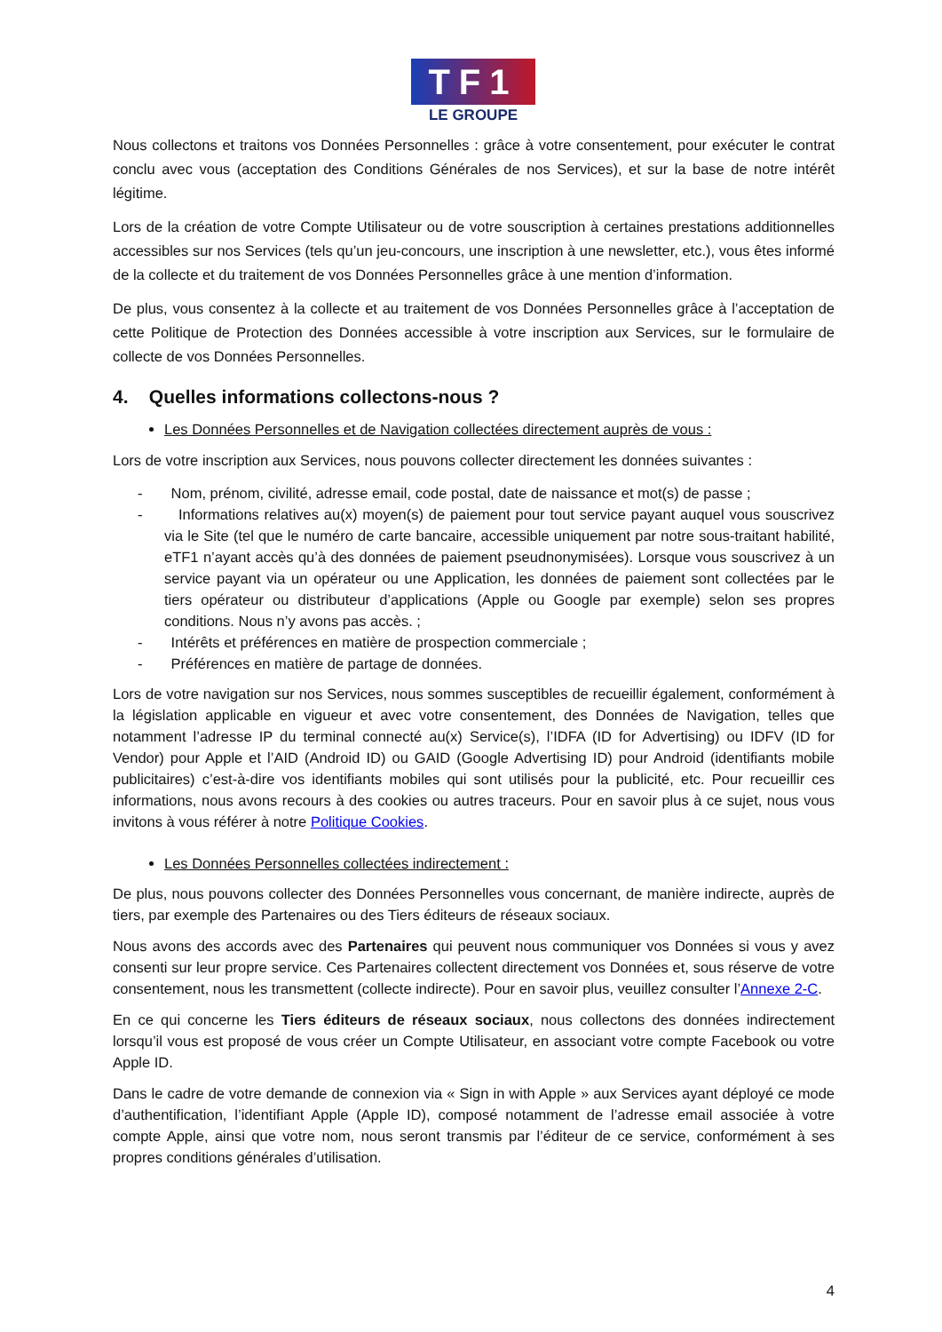TF1
LE GROUPE
Nous collectons et traitons vos Données Personnelles : grâce à votre consentement, pour exécuter le contrat conclu avec vous (acceptation des Conditions Générales de nos Services), et sur la base de notre intérêt légitime.
Lors de la création de votre Compte Utilisateur ou de votre souscription à certaines prestations additionnelles accessibles sur nos Services (tels qu’un jeu-concours, une inscription à une newsletter, etc.), vous êtes informé de la collecte et du traitement de vos Données Personnelles grâce à une mention d’information.
De plus, vous consentez à la collecte et au traitement de vos Données Personnelles grâce à l’acceptation de cette Politique de Protection des Données accessible à votre inscription aux Services, sur le formulaire de collecte de vos Données Personnelles.
4. Quelles informations collectons-nous ?
Les Données Personnelles et de Navigation collectées directement auprès de vous :
Lors de votre inscription aux Services, nous pouvons collecter directement les données suivantes :
- Nom, prénom, civilité, adresse email, code postal, date de naissance et mot(s) de passe ;
- Informations relatives au(x) moyen(s) de paiement pour tout service payant auquel vous souscrivez via le Site (tel que le numéro de carte bancaire, accessible uniquement par notre sous-traitant habilité, eTF1 n’ayant accès qu’à des données de paiement pseudnonymisées). Lorsque vous souscrivez à un service payant via un opérateur ou une Application, les données de paiement sont collectées par le tiers opérateur ou distributeur d’applications (Apple ou Google par exemple) selon ses propres conditions. Nous n’y avons pas accès. ;
- Intérêts et préférences en matière de prospection commerciale ;
- Préférences en matière de partage de données.
Lors de votre navigation sur nos Services, nous sommes susceptibles de recueillir également, conformément à la législation applicable en vigueur et avec votre consentement, des Données de Navigation, telles que notamment l’adresse IP du terminal connecté au(x) Service(s), l’IDFA (ID for Advertising) ou IDFV (ID for Vendor) pour Apple et l’AID (Android ID) ou GAID (Google Advertising ID) pour Android (identifiants mobile publicitaires) c’est-à-dire vos identifiants mobiles qui sont utilisés pour la publicité, etc. Pour recueillir ces informations, nous avons recours à des cookies ou autres traceurs. Pour en savoir plus à ce sujet, nous vous invitons à vous référer à notre Politique Cookies.
Les Données Personnelles collectées indirectement :
De plus, nous pouvons collecter des Données Personnelles vous concernant, de manière indirecte, auprès de tiers, par exemple des Partenaires ou des Tiers éditeurs de réseaux sociaux.
Nous avons des accords avec des Partenaires qui peuvent nous communiquer vos Données si vous y avez consenti sur leur propre service. Ces Partenaires collectent directement vos Données et, sous réserve de votre consentement, nous les transmettent (collecte indirecte). Pour en savoir plus, veuillez consulter l’Annexe 2-C.
En ce qui concerne les Tiers éditeurs de réseaux sociaux, nous collectons des données indirectement lorsqu’il vous est proposé de vous créer un Compte Utilisateur, en associant votre compte Facebook ou votre Apple ID.
Dans le cadre de votre demande de connexion via « Sign in with Apple » aux Services ayant déployé ce mode d’authentification, l’identifiant Apple (Apple ID), composé notamment de l’adresse email associée à votre compte Apple, ainsi que votre nom, nous seront transmis par l’éditeur de ce service, conformément à ses propres conditions générales d’utilisation.
4